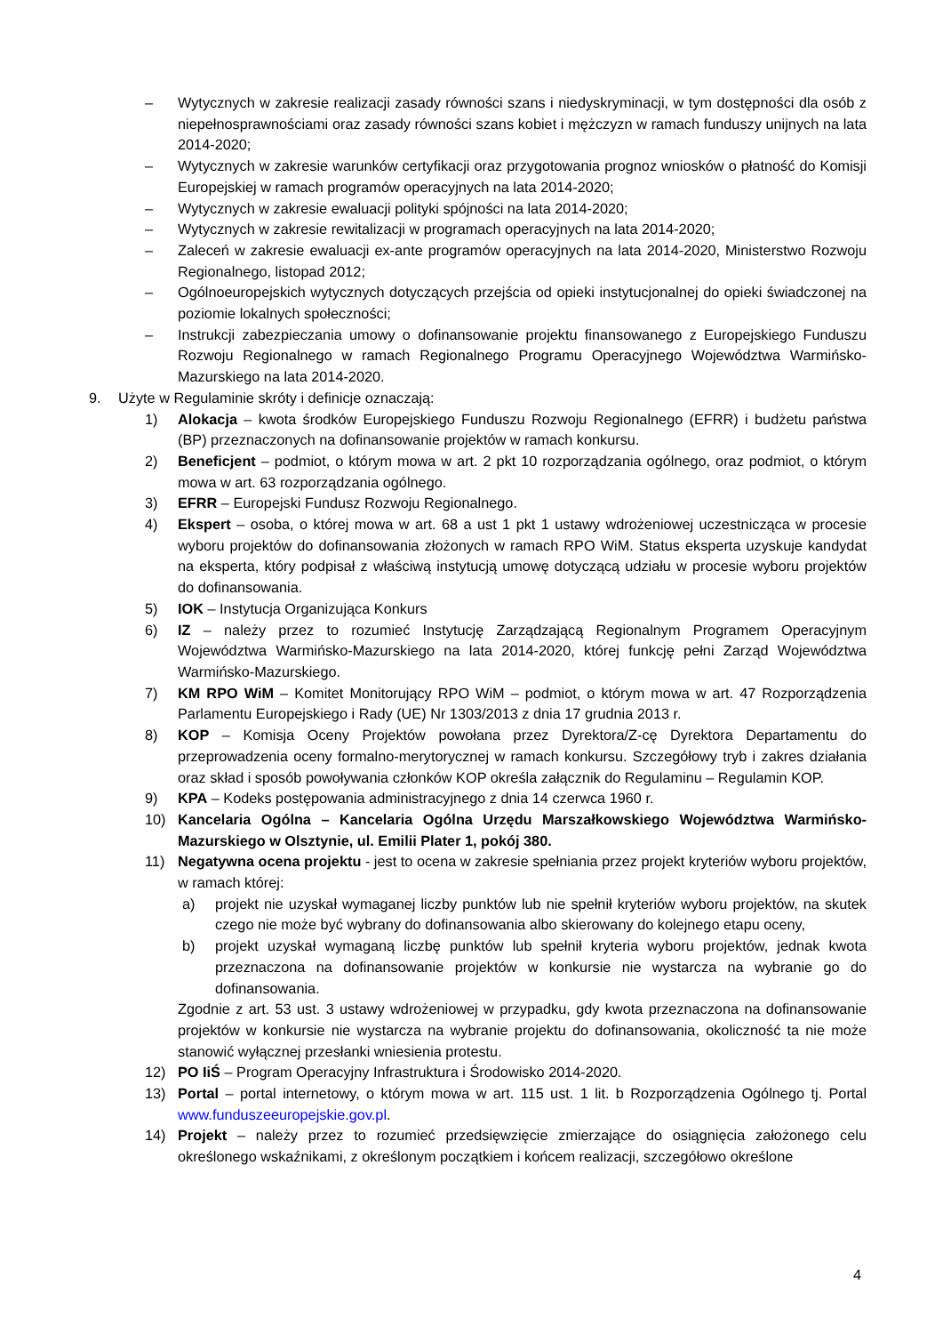– Wytycznych w zakresie realizacji zasady równości szans i niedyskryminacji, w tym dostępności dla osób z niepełnosprawnościami oraz zasady równości szans kobiet i mężczyzn w ramach funduszy unijnych na lata 2014-2020;
– Wytycznych w zakresie warunków certyfikacji oraz przygotowania prognoz wniosków o płatność do Komisji Europejskiej w ramach programów operacyjnych na lata 2014-2020;
– Wytycznych w zakresie ewaluacji polityki spójności na lata 2014-2020;
– Wytycznych w zakresie rewitalizacji w programach operacyjnych na lata 2014-2020;
– Zaleceń w zakresie ewaluacji ex-ante programów operacyjnych na lata 2014-2020, Ministerstwo Rozwoju Regionalnego, listopad 2012;
– Ogólnoeuropejskich wytycznych dotyczących przejścia od opieki instytucjonalnej do opieki świadczonej na poziomie lokalnych społeczności;
– Instrukcji zabezpieczania umowy o dofinansowanie projektu finansowanego z Europejskiego Funduszu Rozwoju Regionalnego w ramach Regionalnego Programu Operacyjnego Województwa Warmińsko-Mazurskiego na lata 2014-2020.
9. Użyte w Regulaminie skróty i definicje oznaczają:
1) Alokacja – kwota środków Europejskiego Funduszu Rozwoju Regionalnego (EFRR) i budżetu państwa (BP) przeznaczonych na dofinansowanie projektów w ramach konkursu.
2) Beneficjent – podmiot, o którym mowa w art. 2 pkt 10 rozporządzania ogólnego, oraz podmiot, o którym mowa w art. 63 rozporządzania ogólnego.
3) EFRR – Europejski Fundusz Rozwoju Regionalnego.
4) Ekspert – osoba, o której mowa w art. 68 a ust 1 pkt 1 ustawy wdrożeniowej uczestnicząca w procesie wyboru projektów do dofinansowania złożonych w ramach RPO WiM. Status eksperta uzyskuje kandydat na eksperta, który podpisał z właściwą instytucją umowę dotyczącą udziału w procesie wyboru projektów do dofinansowania.
5) IOK – Instytucja Organizująca Konkurs
6) IZ – należy przez to rozumieć Instytucję Zarządzającą Regionalnym Programem Operacyjnym Województwa Warmińsko-Mazurskiego na lata 2014-2020, której funkcję pełni Zarząd Województwa Warmińsko-Mazurskiego.
7) KM RPO WiM – Komitet Monitorujący RPO WiM – podmiot, o którym mowa w art. 47 Rozporządzenia Parlamentu Europejskiego i Rady (UE) Nr 1303/2013 z dnia 17 grudnia 2013 r.
8) KOP – Komisja Oceny Projektów powołana przez Dyrektora/Z-cę Dyrektora Departamentu do przeprowadzenia oceny formalno-merytorycznej w ramach konkursu. Szczegółowy tryb i zakres działania oraz skład i sposób powoływania członków KOP określa załącznik do Regulaminu – Regulamin KOP.
9) KPA – Kodeks postępowania administracyjnego z dnia 14 czerwca 1960 r.
10) Kancelaria Ogólna – Kancelaria Ogólna Urzędu Marszałkowskiego Województwa Warmińsko-Mazurskiego w Olsztynie, ul. Emilii Plater 1, pokój 380.
11) Negatywna ocena projektu - jest to ocena w zakresie spełniania przez projekt kryteriów wyboru projektów, w ramach której:
a) projekt nie uzyskał wymaganej liczby punktów lub nie spełnił kryteriów wyboru projektów, na skutek czego nie może być wybrany do dofinansowania albo skierowany do kolejnego etapu oceny,
b) projekt uzyskał wymaganą liczbę punktów lub spełnił kryteria wyboru projektów, jednak kwota przeznaczona na dofinansowanie projektów w konkursie nie wystarcza na wybranie go do dofinansowania.
Zgodnie z art. 53 ust. 3 ustawy wdrożeniowej w przypadku, gdy kwota przeznaczona na dofinansowanie projektów w konkursie nie wystarcza na wybranie projektu do dofinansowania, okoliczność ta nie może stanowić wyłącznej przesłanki wniesienia protestu.
12) PO IiŚ – Program Operacyjny Infrastruktura i Środowisko 2014-2020.
13) Portal – portal internetowy, o którym mowa w art. 115 ust. 1 lit. b Rozporządzenia Ogólnego tj. Portal www.funduszeeuropejskie.gov.pl.
14) Projekt – należy przez to rozumieć przedsięwzięcie zmierzające do osiągnięcia założonego celu określonego wskaźnikami, z określonym początkiem i końcem realizacji, szczegółowo określone
4